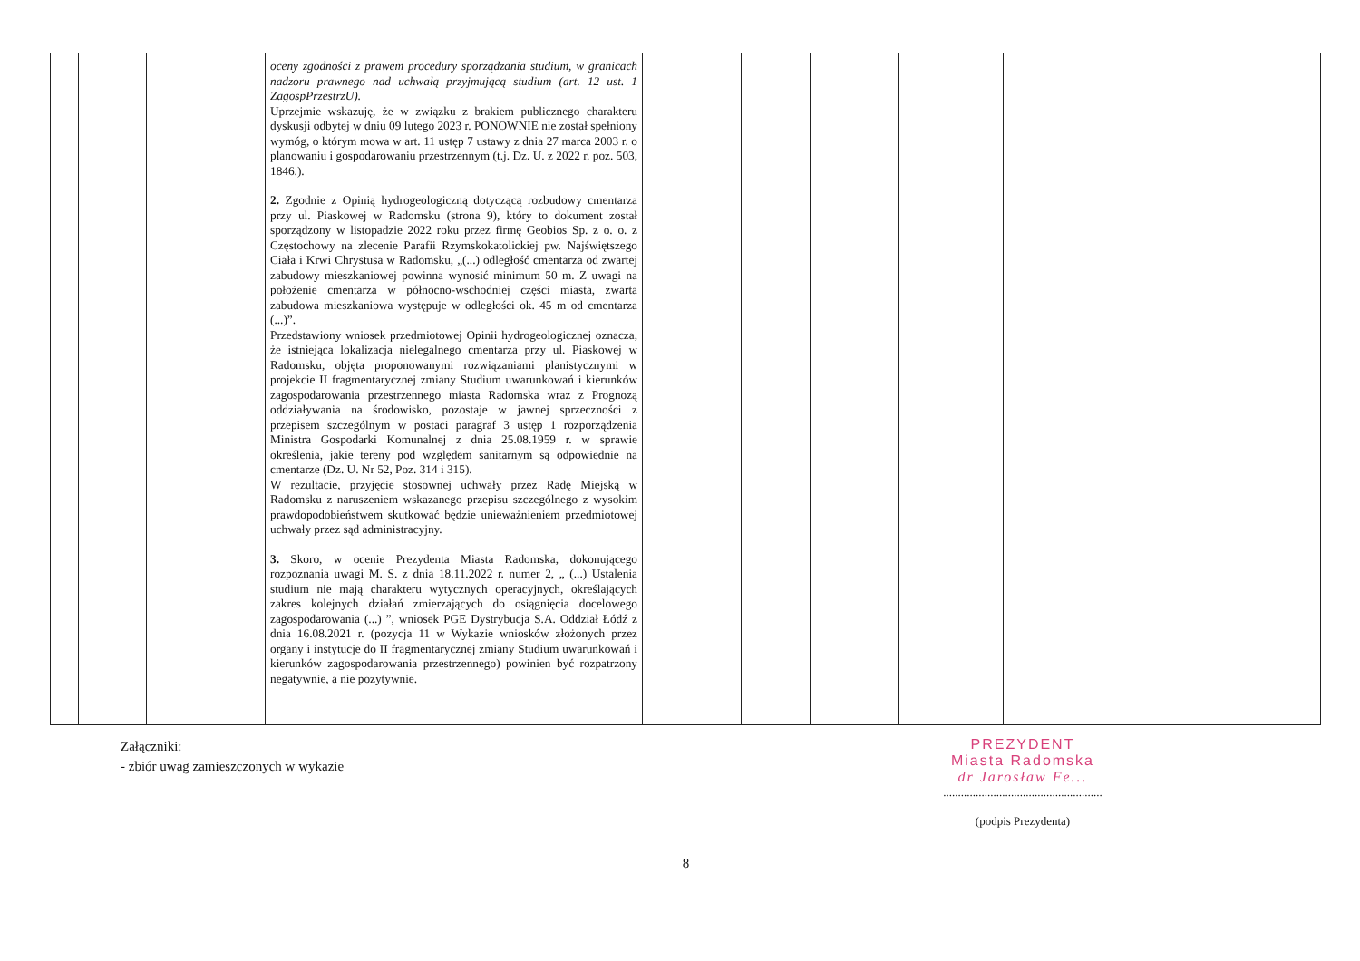| | | | oceny zgodności z prawem procedury sporządzania studium, w granicach nadzoru prawnego nad uchwałą przyjmującą studium (art. 12 ust. 1 ZagospPrzestrzU). Uprzejmie wskazuję, że w związku z brakiem publicznego charakteru dyskusji odbytej w dniu 09 lutego 2023 r. PONOWNIE nie został spełniony wymóg, o którym mowa w art. 11 ustęp 7 ustawy z dnia 27 marca 2003 r. o planowaniu i gospodarowaniu przestrzennym (t.j. Dz. U. z 2022 r. poz. 503, 1846.). 2. Zgodnie z Opinią hydrogeologiczną dotyczącą rozbudowy cmentarza przy ul. Piaskowej w Radomsku (strona 9), który to dokument został sporządzony w listopadzie 2022 roku przez firmę Geobios Sp. z o. o. z Częstochowy na zlecenie Parafii Rzymskokatolickiej pw. Najświętszego Ciała i Krwi Chrystusa w Radomsku, „(...) odległość cmentarza od zwartej zabudowy mieszkaniowej powinna wynosić minimum 50 m. Z uwagi na położenie cmentarza w północno-wschodniej części miasta, zwarta zabudowa mieszkaniowa występuje w odległości ok. 45 m od cmentarza (...)”. Przedstawiony wniosek przedmiotowej Opinii hydrogeologicznej oznacza, że istniejąca lokalizacja nielegalnego cmentarza przy ul. Piaskowej w Radomsku, objęta proponowanymi rozwiązaniami planistycznymi w projekcie II fragmentarycznej zmiany Studium uwarunkowań i kierunków zagospodarowania przestrzennego miasta Radomska wraz z Prognozą oddziaływania na środowisko, pozostaje w jawnej sprzeczności z przepisem szczególnym w postaci paragraf 3 ustęp 1 rozporządzenia Ministra Gospodarki Komunalnej z dnia 25.08.1959 r. w sprawie określenia, jakie tereny pod względem sanitarnym są odpowiednie na cmentarze (Dz. U. Nr 52, Poz. 314 i 315). W rezultacie, przyjęcie stosownej uchwały przez Radę Miejską w Radomsku z naruszeniem wskazanego przepisu szczególnego z wysokim prawdopodobieństwem skutkować będzie unieważnieniem przedmiotowej uchwały przez sąd administracyjny. 3. Skoro, w ocenie Prezydenta Miasta Radomska, dokonującego rozpoznania uwagi M. S. z dnia 18.11.2022 r. numer 2, „ (...) Ustalenia studium nie mają charakteru wytycznych operacyjnych, określających zakres kolejnych działań zmierzających do osiągnięcia docelowego zagospodarowania (...) ”, wniosek PGE Dystrybucja S.A. Oddział Łódź z dnia 16.08.2021 r. (pozycja 11 w Wykazie wniosków złożonych przez organy i instytucje do II fragmentarycznej zmiany Studium uwarunkowań i kierunków zagospodarowania przestrzennego) powinien być rozpatrzony negatywnie, a nie pozytywnie. | | | | | |
Załączniki:
- zbiór uwag zamieszczonych w wykazie
PREZYDENT
Miasta Radomska
dr Jarosław Fe...
......................................................
(podpis Prezydenta)
8